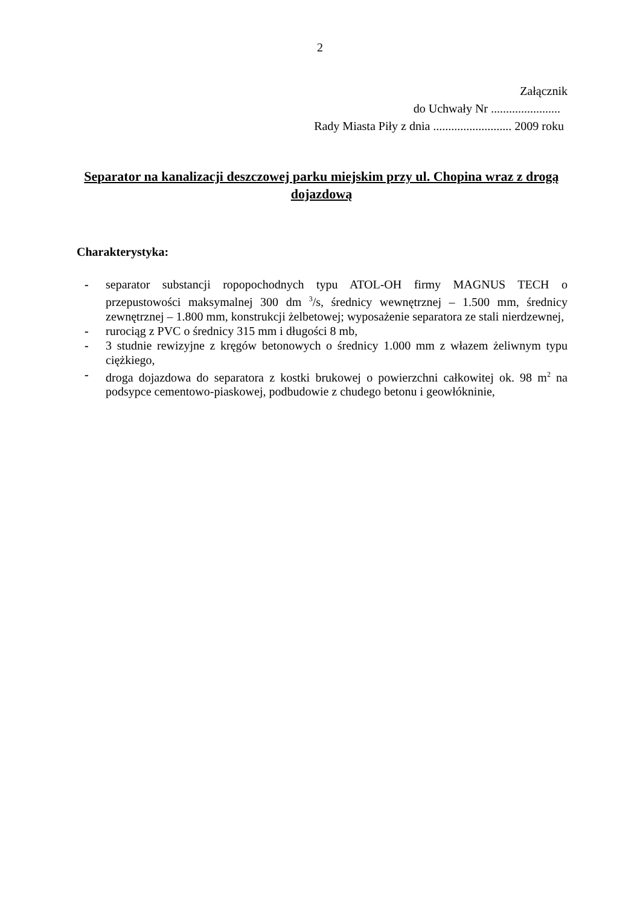2
Załącznik
do Uchwały Nr .......................
Rady Miasta Piły z dnia .......................... 2009 roku
Separator na kanalizacji deszczowej parku miejskim przy ul. Chopina wraz z drogą dojazdową
Charakterystyka:
- separator substancji ropopochodnych typu ATOL-OH firmy MAGNUS TECH o przepustowości maksymalnej 300 dm <sup>3</sup>/s, średnicy wewnętrznej – 1.500 mm, średnicy zewnętrznej – 1.800 mm, konstrukcji żelbetowej; wyposażenie separatora ze stali nierdzewnej,
- rurociąg z PVC o średnicy 315 mm i długości 8 mb,
- 3 studnie rewizyjne z kręgów betonowych o średnicy 1.000 mm z włazem żeliwnym typu ciężkiego,
- droga dojazdowa do separatora z kostki brukowej o powierzchni całkowitej ok. 98 m<sup>2</sup> na podsypce cementowo-piaskowej, podbudowie z chudego betonu i geowłókninie,